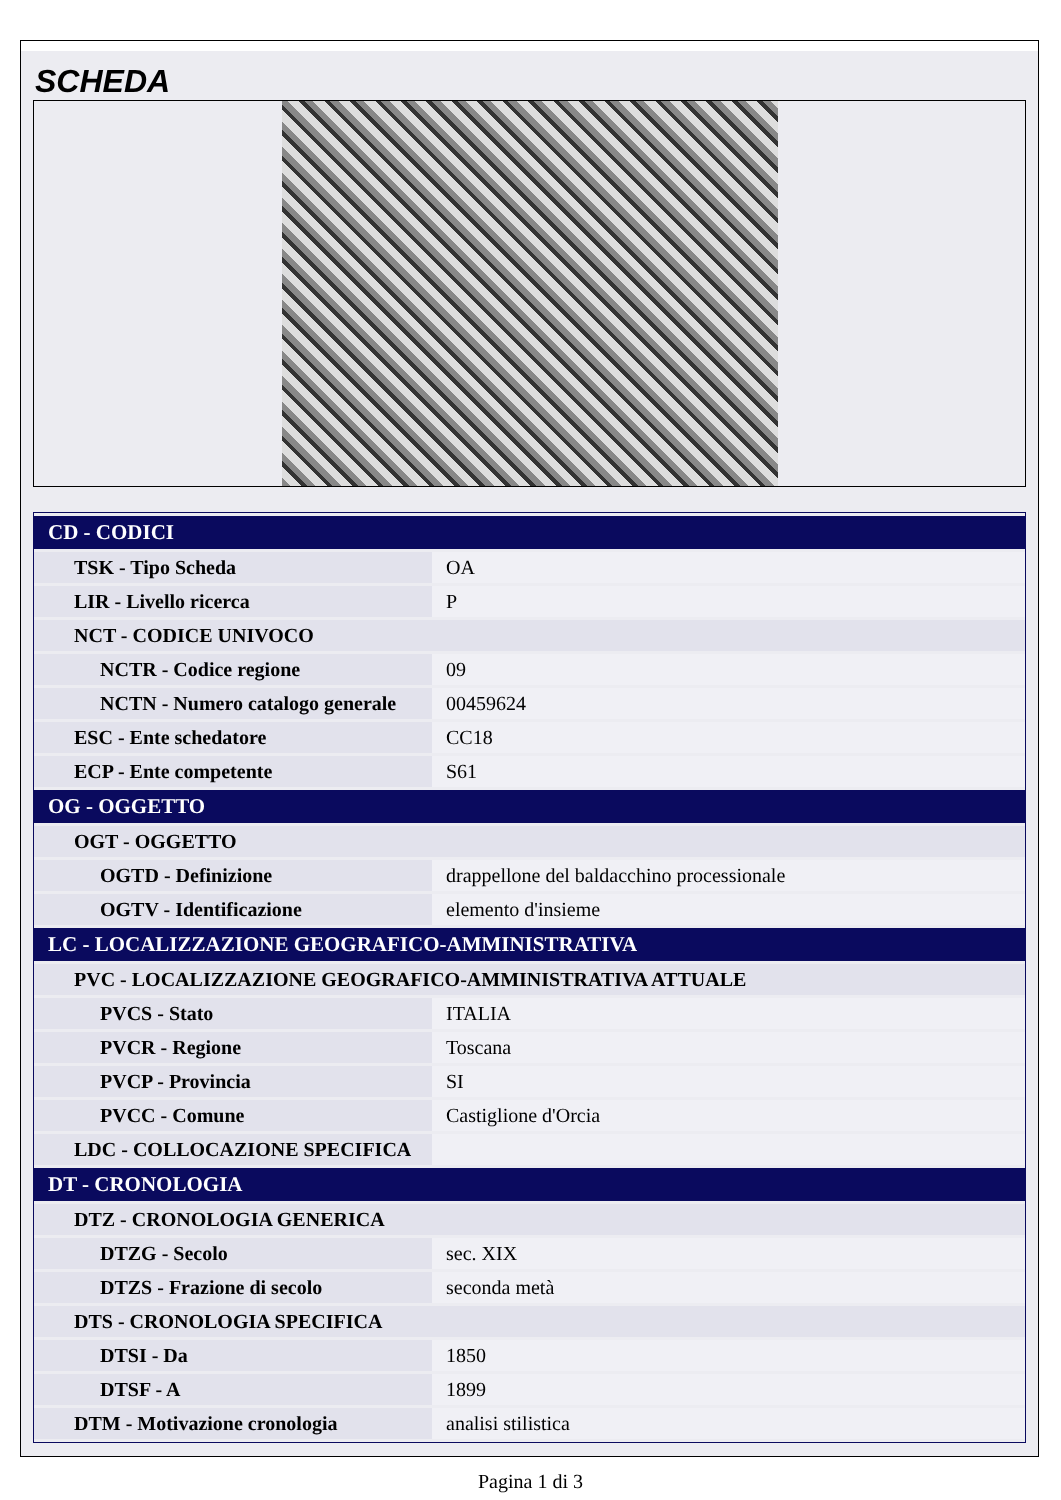SCHEDA
| CD - CODICI | |
| --- | --- |
| TSK - Tipo Scheda | OA |
| LIR - Livello ricerca | P |
| NCT - CODICE UNIVOCO | |
| NCTR - Codice regione | 09 |
| NCTN - Numero catalogo generale | 00459624 |
| ESC - Ente schedatore | CC18 |
| ECP - Ente competente | S61 |
| OG - OGGETTO | |
| OGT - OGGETTO | |
| OGTD - Definizione | drappellone del baldacchino processionale |
| OGTV - Identificazione | elemento d'insieme |
| LC - LOCALIZZAZIONE GEOGRAFICO-AMMINISTRATIVA | |
| PVC - LOCALIZZAZIONE GEOGRAFICO-AMMINISTRATIVA ATTUALE | |
| PVCS - Stato | ITALIA |
| PVCR - Regione | Toscana |
| PVCP - Provincia | SI |
| PVCC - Comune | Castiglione d'Orcia |
| LDC - COLLOCAZIONE SPECIFICA | |
| DT - CRONOLOGIA | |
| DTZ - CRONOLOGIA GENERICA | |
| DTZG - Secolo | sec. XIX |
| DTZS - Frazione di secolo | seconda metà |
| DTS - CRONOLOGIA SPECIFICA | |
| DTSI - Da | 1850 |
| DTSF - A | 1899 |
| DTM - Motivazione cronologia | analisi stilistica |
Pagina 1 di 3